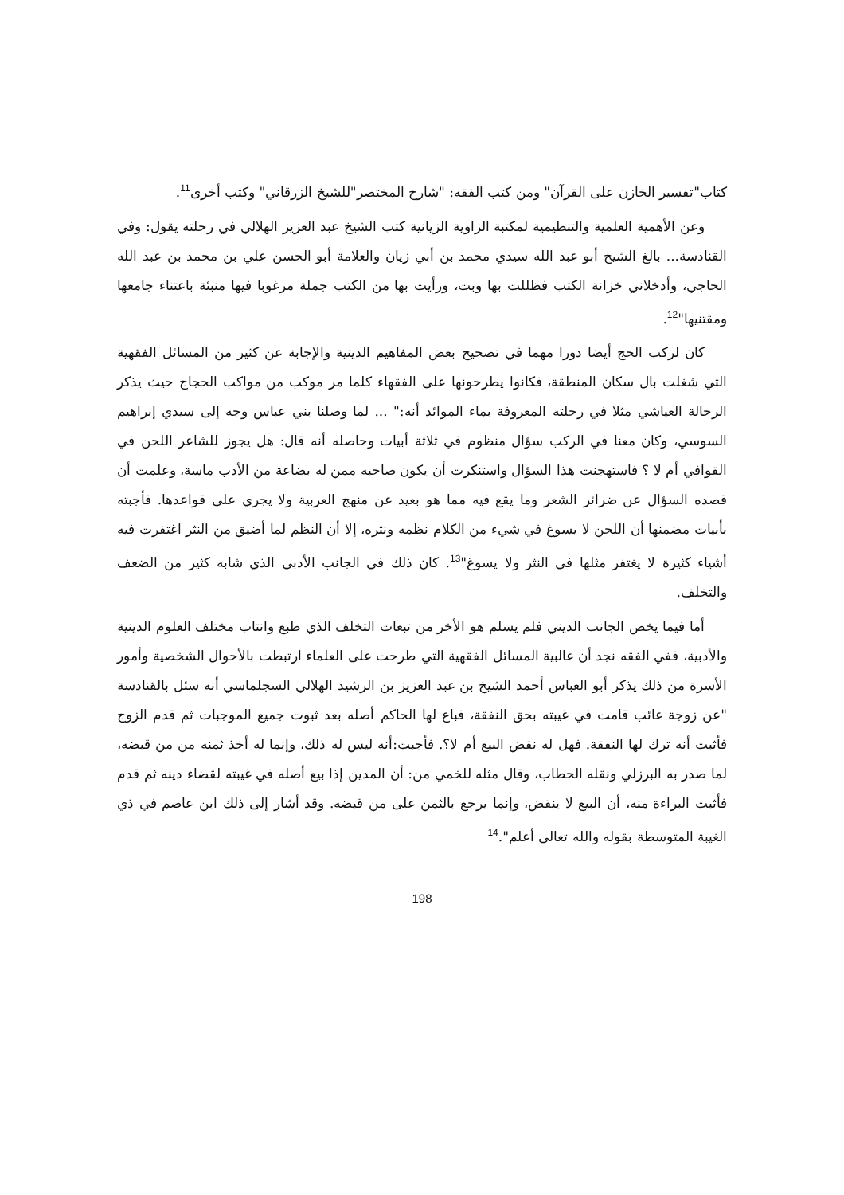كتاب"تفسير الخازن على القرآن" ومن كتب الفقه: "شارح المختصر"للشيخ الزرقاني" وكتب أخرى<sup>11</sup>.
وعن الأهمية العلمية والتنظيمية لمكتبة الزاوية الزيانية كتب الشيخ عبد العزيز الهلالي في رحلته يقول: وفي القنادسة... بالغ الشيخ أبو عبد الله سيدي محمد بن أبي زيان والعلامة أبو الحسن علي بن محمد بن عبد الله الحاجي، وأدخلاني خزانة الكتب فظللت بها وبت، ورأيت بها من الكتب جملة مرغوبا فيها منبئة باعتناء جامعها ومقتنيها"<sup>12</sup>.
كان لركب الحج أيضا دورا مهما في تصحيح بعض المفاهيم الدينية والإجابة عن كثير من المسائل الفقهية التي شغلت بال سكان المنطقة، فكانوا يطرحونها على الفقهاء كلما مر موكب من مواكب الحجاج حيث يذكر الرحالة العياشي مثلا في رحلته المعروفة بماء الموائد أنه:" ... لما وصلنا بني عباس وجه إلى سيدي إبراهيم السوسي، وكان معنا في الركب سؤال منظوم في ثلاثة أبيات وحاصله أنه قال: هل يجوز للشاعر اللحن في القوافي أم لا ؟ فاستهجنت هذا السؤال واستنكرت أن يكون صاحبه ممن له بضاعة من الأدب ماسة، وعلمت أن قصده السؤال عن ضرائر الشعر وما يقع فيه مما هو بعيد عن منهج العربية ولا يجري على قواعدها. فأجبته بأبيات مضمنها أن اللحن لا يسوغ في شيء من الكلام نظمه ونثره، إلا أن النظم لما أضيق من النثر اغتفرت فيه أشياء كثيرة لا يغتفر مثلها في النثر ولا يسوغ"<sup>13</sup>. كان ذلك في الجانب الأدبي الذي شابه كثير من الضعف والتخلف.
أما فيما يخص الجانب الديني فلم يسلم هو الأخر من تبعات التخلف الذي طبع وانتاب مختلف العلوم الدينية والأدبية، ففي الفقه نجد أن غالبية المسائل الفقهية التي طرحت على العلماء ارتبطت بالأحوال الشخصية وأمور الأسرة من ذلك يذكر أبو العباس أحمد الشيخ بن عبد العزيز بن الرشيد الهلالي السجلماسي أنه سئل بالقنادسة "عن زوجة غائب قامت في غيبته بحق النفقة، فباع لها الحاكم أصله بعد ثبوت جميع الموجبات ثم قدم الزوج فأثبت أنه ترك لها النفقة. فهل له نقض البيع أم لا؟. فأجبت:أنه ليس له ذلك، وإنما له أخذ ثمنه من من قبضه، لما صدر به البرزلي ونقله الحطاب، وقال مثله للخمي من: أن المدين إذا بيع أصله في غيبته لقضاء دينه ثم قدم فأثبت البراءة منه، أن البيع لا ينقض، وإنما يرجع بالثمن على من قبضه. وقد أشار إلى ذلك ابن عاصم في ذي الغيبة المتوسطة بقوله والله تعالى أعلم".<sup>14</sup>
198